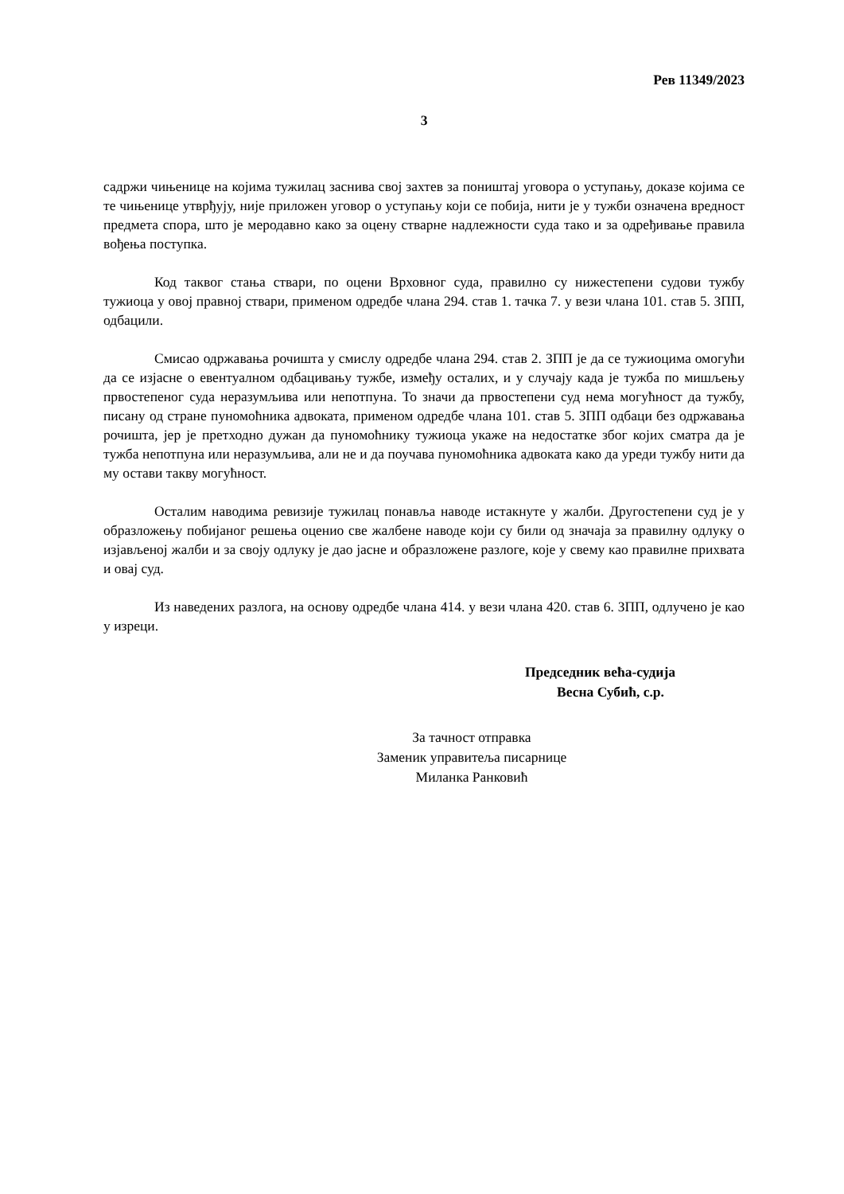Рев 11349/2023
3
садржи чињенице на којима тужилац заснива свој захтев за поништај уговора о уступању, доказе којима се те чињенице утврђују, није приложен уговор о уступању који се побија, нити је у тужби означена вредност предмета спора, што је меродавно како за оцену стварне надлежности суда тако и за одређивање правила вођења поступка.
Код таквог стања ствари, по оцени Врховног суда, правилно су нижестепени судови тужбу тужиоца у овој правној ствари, применом одредбе члана 294. став 1. тачка 7. у вези члана 101. став 5. ЗПП, одбацили.
Смисао одржавања рочишта у смислу одредбе члана 294. став 2. ЗПП је да се тужиоцима омогући да се изјасне о евентуалном одбацивању тужбе, између осталих, и у случају када је тужба по мишљењу првостепеног суда неразумљива или непотпуна. То значи да првостепени суд нема могућност да тужбу, писану од стране пуномоћника адвоката, применом одредбе члана 101. став 5. ЗПП одбаци без одржавања рочишта, јер је претходно дужан да пуномоћнику тужиоца укаже на недостатке због којих сматра да је тужба непотпуна или неразумљива, али не и да поучава пуномоћника адвоката како да уреди тужбу нити да му остави такву могућност.
Осталим наводима ревизије тужилац понавља наводе истакнуте у жалби. Другостепени суд је у образложењу побијаног решења оценио све жалбене наводе који су били од значаја за правилну одлуку о изјављеној жалби и за своју одлуку је дао јасне и образложене разлоге, које у свему као правилне прихвата и овај суд.
Из наведених разлога, на основу одредбе члана 414. у вези члана 420. став 6. ЗПП, одлучено је као у изреци.
Председник већа-судија
Весна Субић, с.р.
За тачност отправка
Заменик управитеља писарнице
Миланка Ранковић